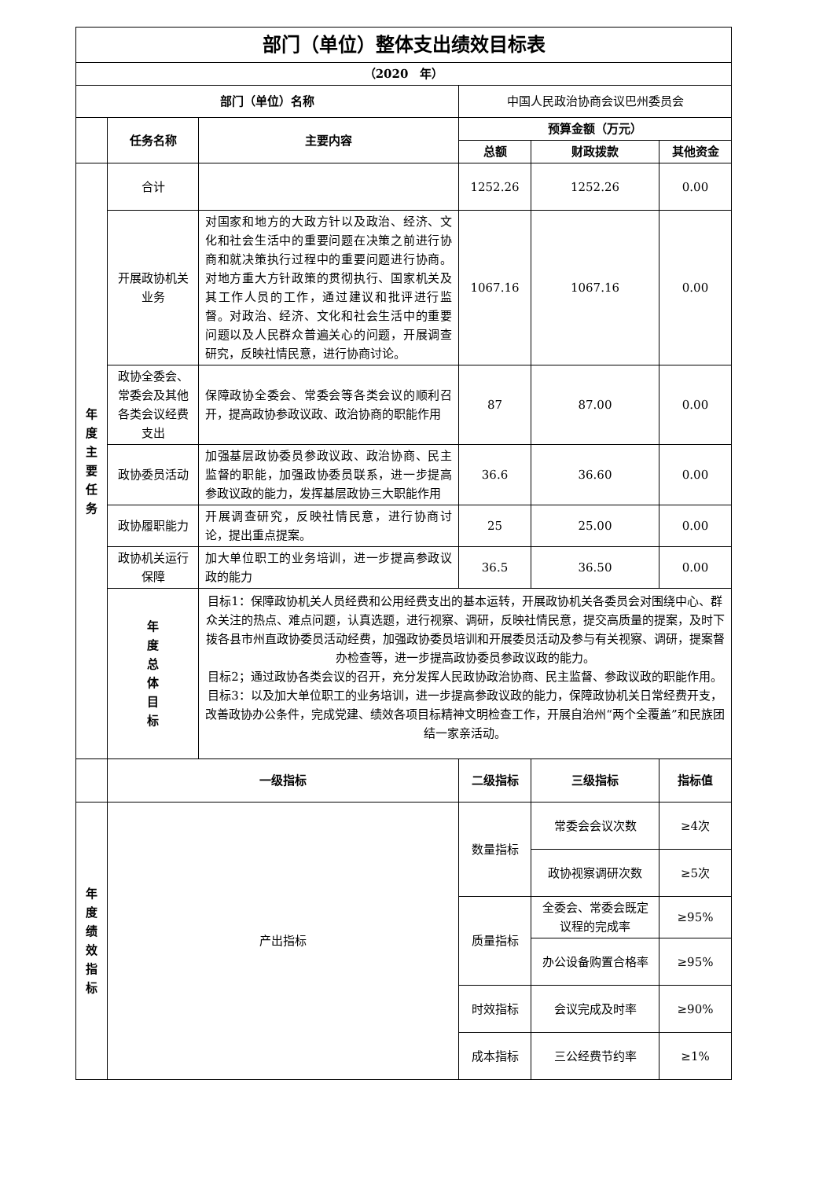| 部门（单位）整体支出绩效目标表 | | | | | |
| --- | --- | --- | --- | --- | --- |
| （2020 年） | | | | | |
| 部门（单位）名称 | | | 中国人民政治协商会议巴州委员会 | | |
| | 任务名称 | 主要内容 | 预算金额（万元） | | |
| | | | 总额 | 财政拨款 | 其他资金 |
| 年 度 主 要 任 务 | 合计 | | 1252.26 | 1252.26 | 0.00 |
| | 开展政协机关业务 | 对国家和地方的大政方针以及政治、经济、文化和社会生活中的重要问题在决策之前进行协商和就决策执行过程中的重要问题进行协商。对地方重大方针政策的贯彻执行、国家机关及其工作人员的工作，通过建议和批评进行监督。对政治、经济、文化和社会生活中的重要问题以及人民群众普遍关心的问题，开展调查研究，反映社情民意，进行协商讨论。 | 1067.16 | 1067.16 | 0.00 |
| | 政协全委会、常委会及其他各类会议经费支出 | 保障政协全委会、常委会等各类会议的顺利召开，提高政协参政议政、政治协商的职能作用 | 87 | 87.00 | 0.00 |
| | 政协委员活动 | 加强基层政协委员参政议政、政治协商、民主监督的职能，加强政协委员联系，进一步提高参政议政的能力，发挥基层政协三大职能作用 | 36.6 | 36.60 | 0.00 |
| | 政协履职能力 | 开展调查研究，反映社情民意，进行协商讨论，提出重点提案。 | 25 | 25.00 | 0.00 |
| | 政协机关运行保障 | 加大单位职工的业务培训，进一步提高参政议政的能力 | 36.5 | 36.50 | 0.00 |
| | 年 度 总 体 目 标 | 目标1：保障政协机关人员经费和公用经费支出的基本运转，开展政协机关各委员会对围绕中心、群众关注的热点、难点问题，认真选题，进行视察、调研，反映社情民意，提交高质量的提案，及时下拨各县市州直政协委员活动经费，加强政协委员培训和开展委员活动及参与有关视察、调研，提案督办检查等，进一步提高政协委员参政议政的能力。 目标2；通过政协各类会议的召开，充分发挥人民政协政治协商、民主监督、参政议政的职能作用。 目标3：以及加大单位职工的业务培训，进一步提高参政议政的能力，保障政协机关日常经费开支，改善政协办公条件，完成党建、绩效各项目标精神文明检查工作，开展自治州“两个全覆盖”和民族团结一家亲活动。 | | | |
| | 一级指标 | | 二级指标 | 三级指标 | 指标值 |
| 年 度 绩 效 指 标 | 产出指标 | | 数量指标 | 常委会会议次数 | ≥4次 |
| | | | | 政协视察调研次数 | ≥5次 |
| | | | 质量指标 | 全委会、常委会既定议程的完成率 | ≥95% |
| | | | | 办公设备购置合格率 | ≥95% |
| | | | 时效指标 | 会议完成及时率 | ≥90% |
| | | | 成本指标 | 三公经费节约率 | ≥1% |